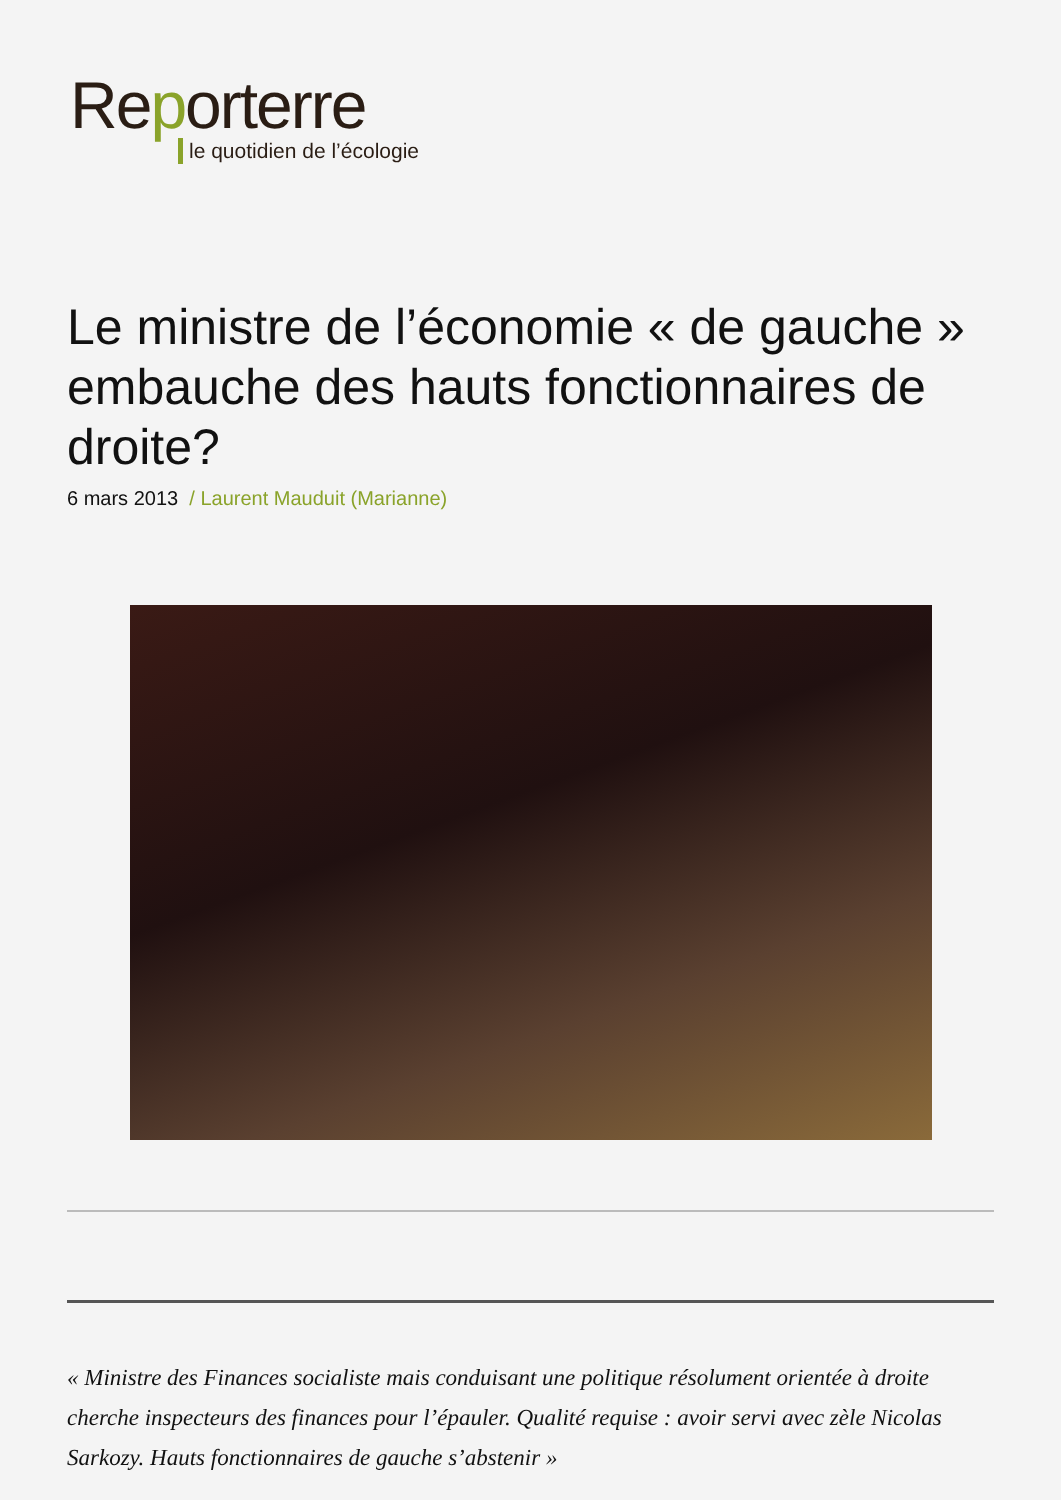Reporterre
le quotidien de l’écologie
Le ministre de l’économie « de gauche » embauche des hauts fonctionnaires de droite?
6 mars 2013 / Laurent Mauduit (Marianne)
« Ministre des Finances socialiste mais conduisant une politique résolument orientée à droite cherche inspecteurs des finances pour l’épauler. Qualité requise : avoir servi avec zèle Nicolas Sarkozy. Hauts fonctionnaires de gauche s’abstenir »